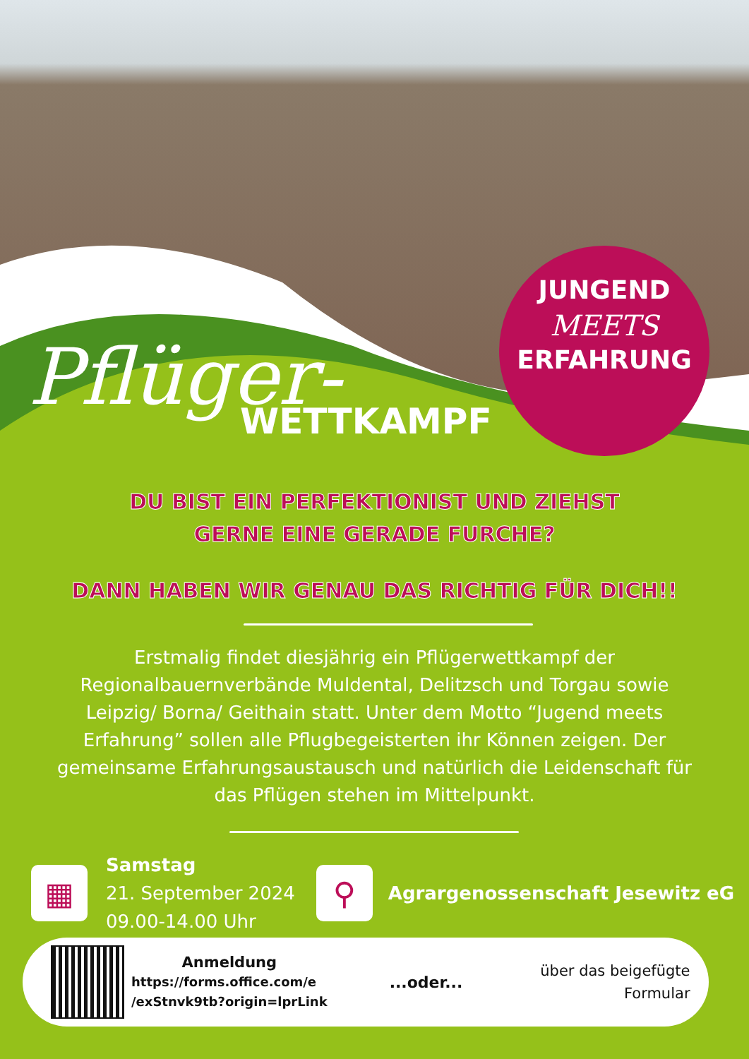JUNGEND
MEETS
ERFAHRUNG
Pflüger-
WETTKAMPF
DU BIST EIN PERFEKTIONIST UND ZIEHST
GERNE EINE GERADE FURCHE?
DANN HABEN WIR GENAU DAS RICHTIG FÜR DICH!!
Erstmalig findet diesjährig ein Pflügerwettkampf der Regionalbauernverbände Muldental, Delitzsch und Torgau sowie Leipzig/ Borna/ Geithain statt. Unter dem Motto “Jugend meets Erfahrung” sollen alle Pflugbegeisterten ihr Können zeigen. Der gemeinsame Erfahrungsaustausch und natürlich die Leidenschaft für das Pflügen stehen im Mittelpunkt.
▦
Samstag
21. September 2024
09.00-14.00 Uhr
⚲
Agrargenossenschaft Jesewitz eG
Anmeldung
https://forms.office.com/e
/exStnvk9tb?origin=lprLink
...oder...
über das beigefügte
Formular